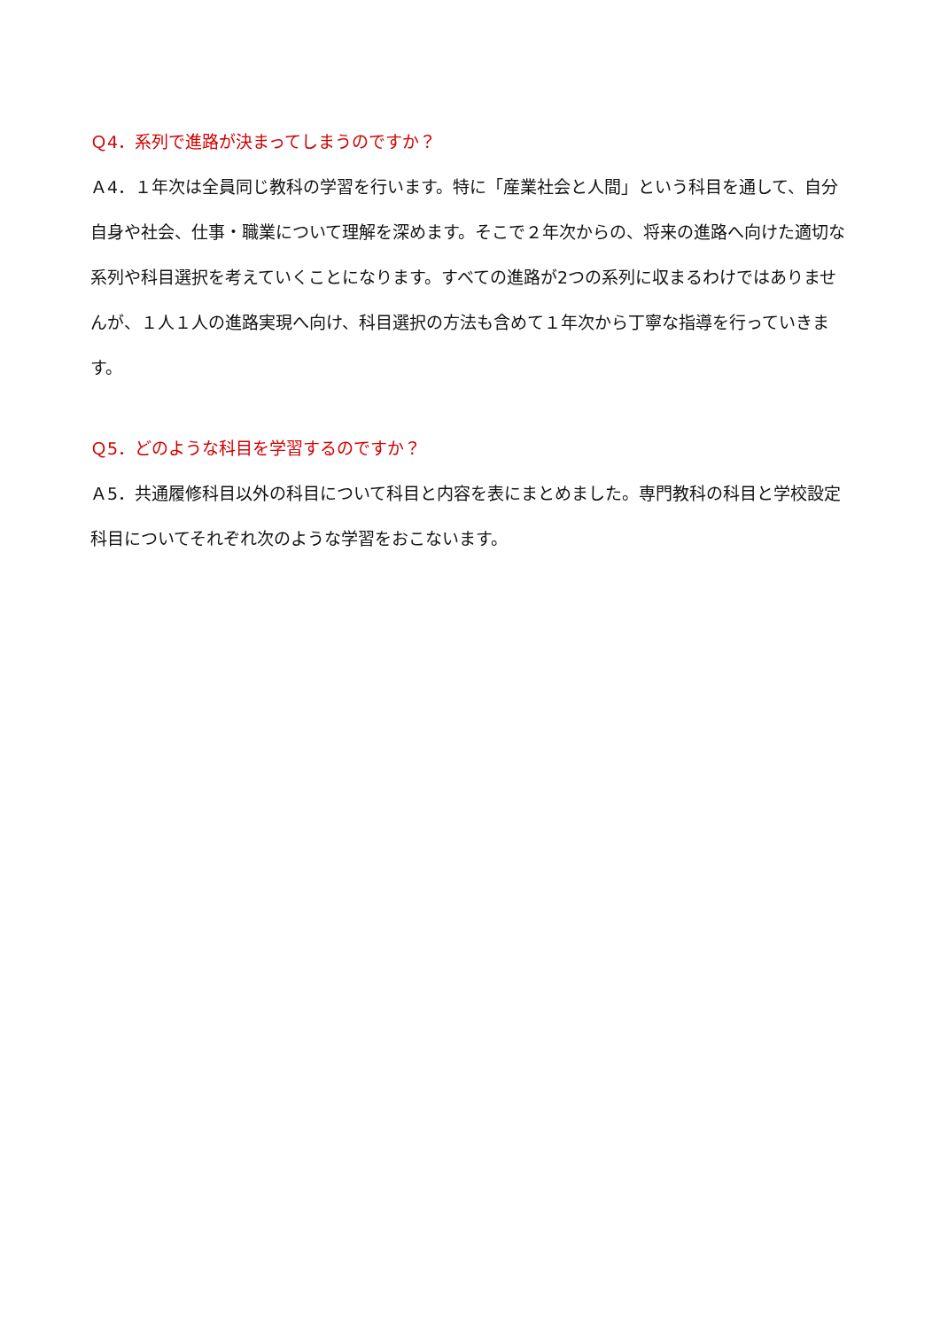Ｑ4．系列で進路が決まってしまうのですか？
Ａ4．１年次は全員同じ教科の学習を行います。特に「産業社会と人間」という科目を通して、自分自身や社会、仕事・職業について理解を深めます。そこで２年次からの、将来の進路へ向けた適切な系列や科目選択を考えていくことになります。すべての進路が2つの系列に収まるわけではありませんが、１人１人の進路実現へ向け、科目選択の方法も含めて１年次から丁寧な指導を行っていきます。
Ｑ5．どのような科目を学習するのですか？
Ａ5．共通履修科目以外の科目について科目と内容を表にまとめました。専門教科の科目と学校設定科目についてそれぞれ次のような学習をおこないます。